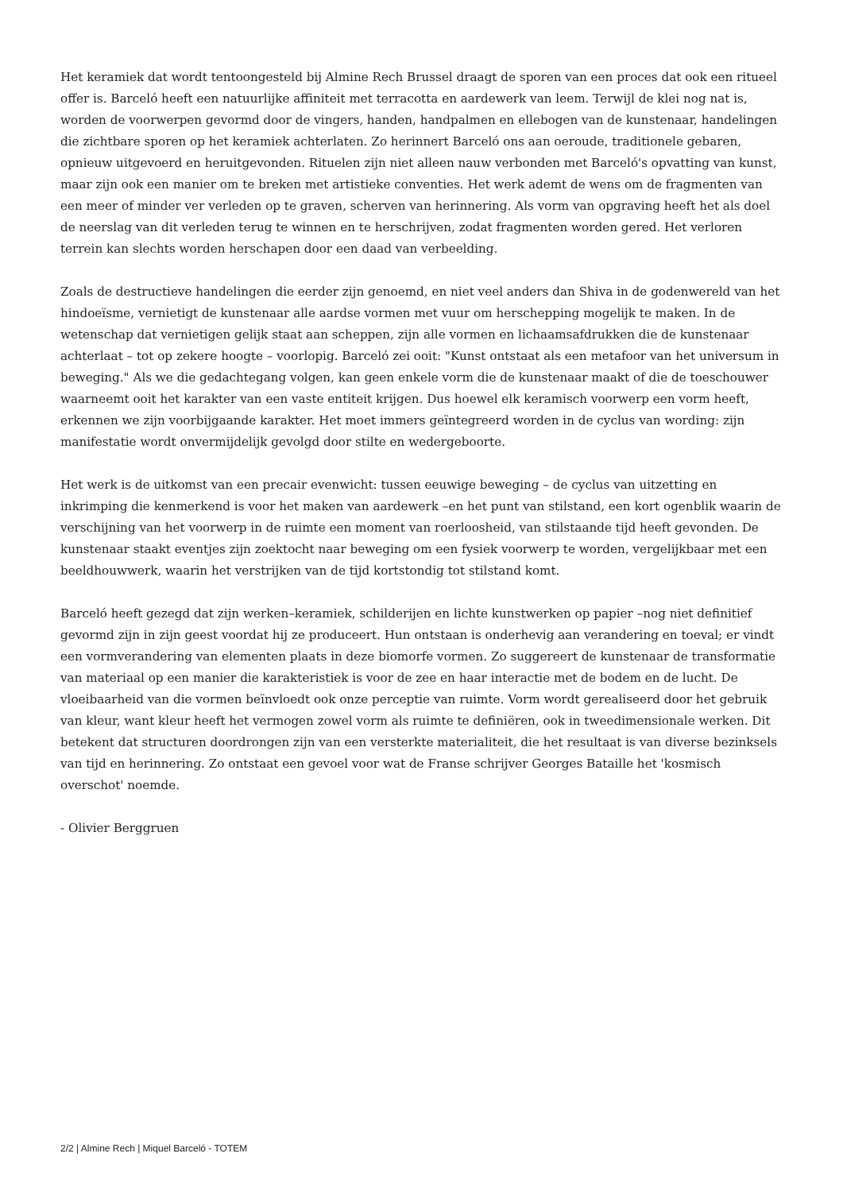Het keramiek dat wordt tentoongesteld bij Almine Rech Brussel draagt de sporen van een proces dat ook een ritueel offer is. Barceló heeft een natuurlijke affiniteit met terracotta en aardewerk van leem. Terwijl de klei nog nat is, worden de voorwerpen gevormd door de vingers, handen, handpalmen en ellebogen van de kunstenaar, handelingen die zichtbare sporen op het keramiek achterlaten. Zo herinnert Barceló ons aan oeroude, traditionele gebaren, opnieuw uitgevoerd en heruitgevonden. Rituelen zijn niet alleen nauw verbonden met Barceló's opvatting van kunst, maar zijn ook een manier om te breken met artistieke conventies. Het werk ademt de wens om de fragmenten van een meer of minder ver verleden op te graven, scherven van herinnering. Als vorm van opgraving heeft het als doel de neerslag van dit verleden terug te winnen en te herschrijven, zodat fragmenten worden gered. Het verloren terrein kan slechts worden herschapen door een daad van verbeelding.
Zoals de destructieve handelingen die eerder zijn genoemd, en niet veel anders dan Shiva in de godenwereld van het hindoeïsme, vernietigt de kunstenaar alle aardse vormen met vuur om herschepping mogelijk te maken. In de wetenschap dat vernietigen gelijk staat aan scheppen, zijn alle vormen en lichaamsafdrukken die de kunstenaar achterlaat – tot op zekere hoogte – voorlopig. Barceló zei ooit: "Kunst ontstaat als een metafoor van het universum in beweging." Als we die gedachtegang volgen, kan geen enkele vorm die de kunstenaar maakt of die de toeschouwer waarneemt ooit het karakter van een vaste entiteit krijgen. Dus hoewel elk keramisch voorwerp een vorm heeft, erkennen we zijn voorbijgaande karakter. Het moet immers geïntegreerd worden in de cyclus van wording: zijn manifestatie wordt onvermijdelijk gevolgd door stilte en wedergeboorte.
Het werk is de uitkomst van een precair evenwicht: tussen eeuwige beweging – de cyclus van uitzetting en inkrimping die kenmerkend is voor het maken van aardewerk –en het punt van stilstand, een kort ogenblik waarin de verschijning van het voorwerp in de ruimte een moment van roerloosheid, van stilstaande tijd heeft gevonden. De kunstenaar staakt eventjes zijn zoektocht naar beweging om een fysiek voorwerp te worden, vergelijkbaar met een beeldhouwwerk, waarin het verstrijken van de tijd kortstondig tot stilstand komt.
Barceló heeft gezegd dat zijn werken–keramiek, schilderijen en lichte kunstwerken op papier –nog niet definitief gevormd zijn in zijn geest voordat hij ze produceert. Hun ontstaan is onderhevig aan verandering en toeval; er vindt een vormverandering van elementen plaats in deze biomorfe vormen. Zo suggereert de kunstenaar de transformatie van materiaal op een manier die karakteristiek is voor de zee en haar interactie met de bodem en de lucht. De vloeibaarheid van die vormen beïnvloedt ook onze perceptie van ruimte. Vorm wordt gerealiseerd door het gebruik van kleur, want kleur heeft het vermogen zowel vorm als ruimte te definiëren, ook in tweedimensionale werken. Dit betekent dat structuren doordrongen zijn van een versterkte materialiteit, die het resultaat is van diverse bezinksels van tijd en herinnering. Zo ontstaat een gevoel voor wat de Franse schrijver Georges Bataille het 'kosmisch overschot' noemde.
- Olivier Berggruen
2/2 | Almine Rech | Miquel Barceló - TOTEM